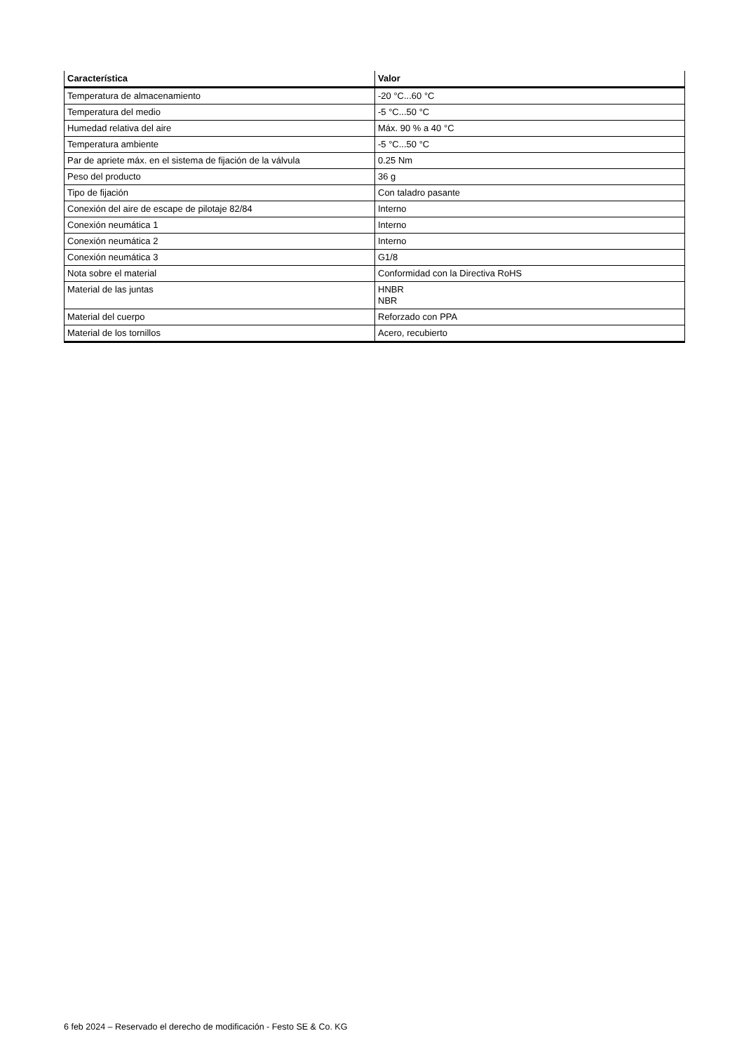| Característica | Valor |
| --- | --- |
| Temperatura de almacenamiento | -20 °C...60 °C |
| Temperatura del medio | -5 °C...50 °C |
| Humedad relativa del aire | Máx. 90 % a 40 °C |
| Temperatura ambiente | -5 °C...50 °C |
| Par de apriete máx. en el sistema de fijación de la válvula | 0.25 Nm |
| Peso del producto | 36 g |
| Tipo de fijación | Con taladro pasante |
| Conexión del aire de escape de pilotaje 82/84 | Interno |
| Conexión neumática 1 | Interno |
| Conexión neumática 2 | Interno |
| Conexión neumática 3 | G1/8 |
| Nota sobre el material | Conformidad con la Directiva RoHS |
| Material de las juntas | HNBR NBR |
| Material del cuerpo | Reforzado con PPA |
| Material de los tornillos | Acero, recubierto |
6 feb 2024 – Reservado el derecho de modificación - Festo SE & Co. KG